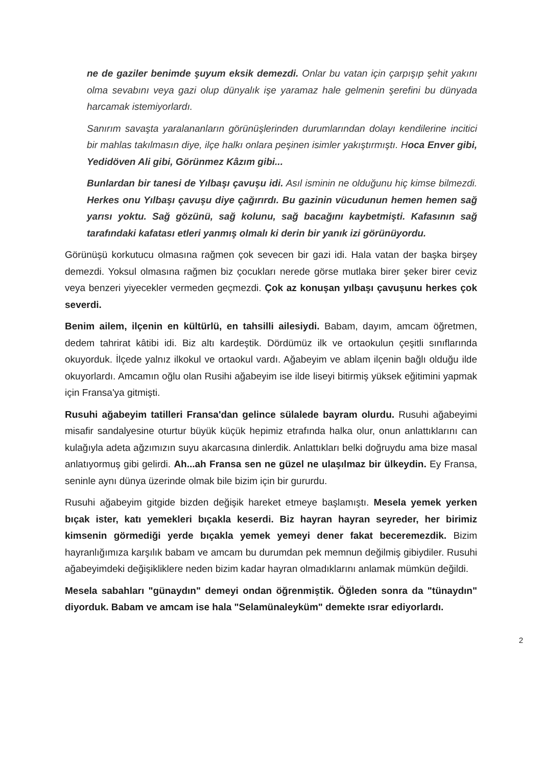ne de gaziler benimde şuyum eksik demezdi. Onlar bu vatan için çarpışıp şehit yakını olma sevabını veya gazi olup dünyalık işe yaramaz hale gelmenin şerefini bu dünyada harcamak istemiyorlardı.
Sanırım savaşta yaralananların görünüşlerinden durumlarından dolayı kendilerine incitici bir mahlas takılmasın diye, ilçe halkı onlara peşinen isimler yakıştırmıştı. Hoca Enver gibi, Yedidöven Ali gibi, Görünmez Kâzım gibi...
Bunlardan bir tanesi de Yılbaşı çavuşu idi. Asıl isminin ne olduğunu hiç kimse bilmezdi. Herkes onu Yılbaşı çavuşu diye çağırırdı. Bu gazinin vücudunun hemen hemen sağ yarısı yoktu. Sağ gözünü, sağ kolunu, sağ bacağını kaybetmişti. Kafasının sağ tarafındaki kafatası etleri yanmış olmalı ki derin bir yanık izi görünüyordu.
Görünüşü korkutucu olmasına rağmen çok sevecen bir gazi idi. Hala vatan der başka birşey demezdi. Yoksul olmasına rağmen biz çocukları nerede görse mutlaka birer şeker birer ceviz veya benzeri yiyecekler vermeden geçmezdi. Çok az konuşan yılbaşı çavuşunu herkes çok severdi.
Benim ailem, ilçenin en kültürlü, en tahsilli ailesiydi. Babam, dayım, amcam öğretmen, dedem tahrirat kâtibi idi. Biz altı kardeştik. Dördümüz ilk ve ortaokulun çeşitli sınıflarında okuyorduk. İlçede yalnız ilkokul ve ortaokul vardı. Ağabeyim ve ablam ilçenin bağlı olduğu ilde okuyorlardı. Amcamın oğlu olan Rusihi ağabeyim ise ilde liseyi bitirmiş yüksek eğitimini yapmak için Fransa'ya gitmişti.
Rusuhi ağabeyim tatilleri Fransa'dan gelince sülalede bayram olurdu. Rusuhi ağabeyimi misafir sandalyesine oturtur büyük küçük hepimiz etrafında halka olur, onun anlattıklarını can kulağıyla adeta ağzımızın suyu akarcasına dinlerdik. Anlattıkları belki doğruydu ama bize masal anlatıyormuş gibi gelirdi. Ah...ah Fransa sen ne güzel ne ulaşılmaz bir ülkeydin. Ey Fransa, seninle aynı dünya üzerinde olmak bile bizim için bir gururdu.
Rusuhi ağabeyim gitgide bizden değişik hareket etmeye başlamıştı. Mesela yemek yerken bıçak ister, katı yemekleri bıçakla keserdi. Biz hayran hayran seyreder, her birimiz kimsenin görmediği yerde bıçakla yemek yemeyi dener fakat beceremezdik. Bizim hayranlığımıza karşılık babam ve amcam bu durumdan pek memnun değilmiş gibiydiler. Rusuhi ağabeyimdeki değişikliklere neden bizim kadar hayran olmadıklarını anlamak mümkün değildi.
Mesela sabahları "günaydın" demeyi ondan öğrenmiştik. Öğleden sonra da "tünaydın" diyorduk. Babam ve amcam ise hala "Selamünaleyküm" demekte ısrar ediyorlardı.
2